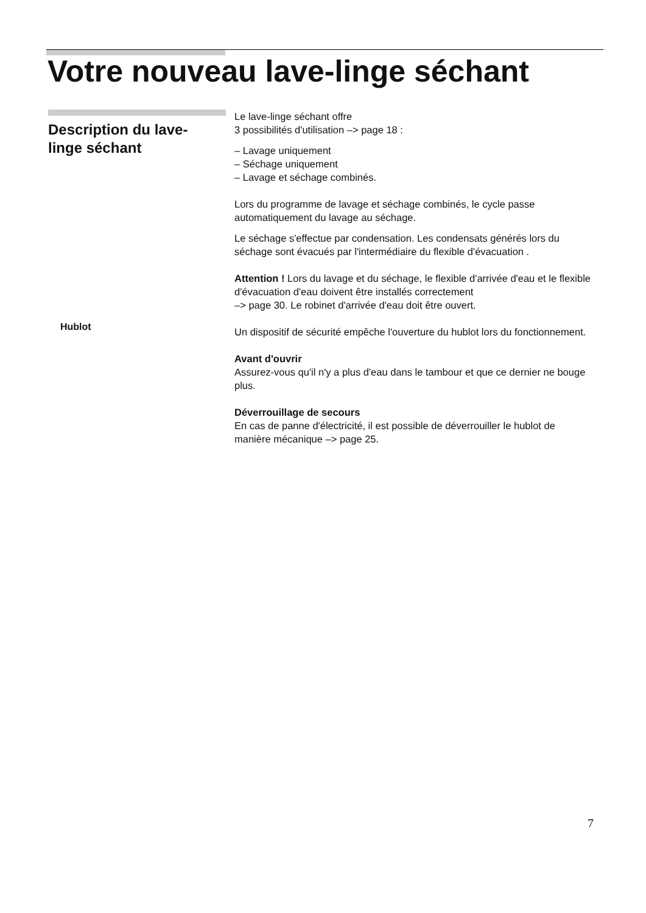Votre nouveau lave-linge séchant
Description du lave-
linge séchant
Hublot
Le lave-linge séchant offre
3 possibilités d'utilisation –> page 18 :
– Lavage uniquement
– Séchage uniquement
– Lavage et séchage combinés.
Lors du programme de lavage et séchage combinés, le cycle passe automatiquement du lavage au séchage.
Le séchage s'effectue par condensation. Les condensats générés lors du séchage sont évacués par l'intermédiaire du flexible d'évacuation .
Attention ! Lors du lavage et du séchage, le flexible d'arrivée d'eau et le flexible d'évacuation d'eau doivent être installés correctement
–> page 30. Le robinet d'arrivée d'eau doit être ouvert.
Un dispositif de sécurité empêche l'ouverture du hublot lors du fonctionnement.
Avant d'ouvrir
Assurez-vous qu'il n'y a plus d'eau dans le tambour et que ce dernier ne bouge plus.
Déverrouillage de secours
En cas de panne d'électricité, il est possible de déverrouiller le hublot de manière mécanique –> page 25.
7